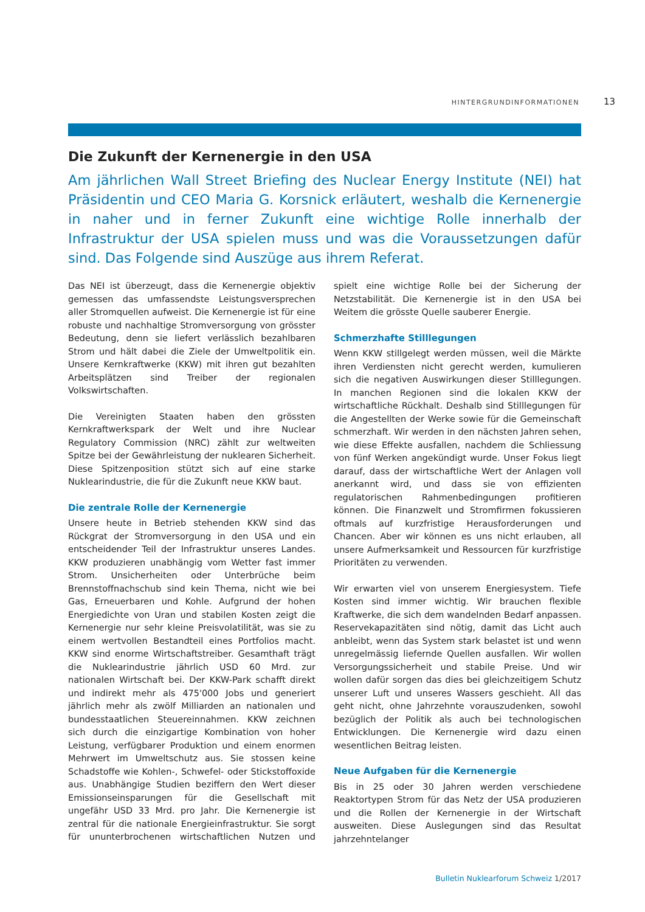HINTERGRUNDINFORMATIONEN 13
Die Zukunft der Kernenergie in den USA
Am jährlichen Wall Street Briefing des Nuclear Energy Institute (NEI) hat Präsidentin und CEO Maria G. Korsnick erläutert, weshalb die Kernenergie in naher und in ferner Zukunft eine wichtige Rolle innerhalb der Infrastruktur der USA spielen muss und was die Voraussetzungen dafür sind. Das Folgende sind Auszüge aus ihrem Referat.
Das NEI ist überzeugt, dass die Kernenergie objektiv gemessen das umfassendste Leistungsversprechen aller Stromquellen aufweist. Die Kernenergie ist für eine robuste und nachhaltige Stromversorgung von grösster Bedeutung, denn sie liefert verlässlich bezahlbaren Strom und hält dabei die Ziele der Umweltpolitik ein. Unsere Kernkraftwerke (KKW) mit ihren gut bezahlten Arbeitsplätzen sind Treiber der regionalen Volkswirtschaften.
Die Vereinigten Staaten haben den grössten Kernkraftwerkspark der Welt und ihre Nuclear Regulatory Commission (NRC) zählt zur weltweiten Spitze bei der Gewährleistung der nuklearen Sicherheit. Diese Spitzenposition stützt sich auf eine starke Nuklearindustrie, die für die Zukunft neue KKW baut.
Die zentrale Rolle der Kernenergie
Unsere heute in Betrieb stehenden KKW sind das Rückgrat der Stromversorgung in den USA und ein entscheidender Teil der Infrastruktur unseres Landes. KKW produzieren unabhängig vom Wetter fast immer Strom. Unsicherheiten oder Unterbrüche beim Brennstoffnachschub sind kein Thema, nicht wie bei Gas, Erneuerbaren und Kohle. Aufgrund der hohen Energiedichte von Uran und stabilen Kosten zeigt die Kernenergie nur sehr kleine Preisvolatilität, was sie zu einem wertvollen Bestandteil eines Portfolios macht. KKW sind enorme Wirtschaftstreiber. Gesamthaft trägt die Nuklearindustrie jährlich USD 60 Mrd. zur nationalen Wirtschaft bei. Der KKW-Park schafft direkt und indirekt mehr als 475'000 Jobs und generiert jährlich mehr als zwölf Milliarden an nationalen und bundesstaatlichen Steuereinnahmen. KKW zeichnen sich durch die einzigartige Kombination von hoher Leistung, verfügbarer Produktion und einem enormen Mehrwert im Umweltschutz aus. Sie stossen keine Schadstoffe wie Kohlen-, Schwefel- oder Stickstoffoxide aus. Unabhängige Studien beziffern den Wert dieser Emissionseinsparungen für die Gesellschaft mit ungefähr USD 33 Mrd. pro Jahr. Die Kernenergie ist zentral für die nationale Energieinfrastruktur. Sie sorgt für ununterbrochenen wirtschaftlichen Nutzen und spielt eine wichtige Rolle bei der Sicherung der Netzstabilität. Die Kernenergie ist in den USA bei Weitem die grösste Quelle sauberer Energie.
Schmerzhafte Stilllegungen
Wenn KKW stillgelegt werden müssen, weil die Märkte ihren Verdiensten nicht gerecht werden, kumulieren sich die negativen Auswirkungen dieser Stilllegungen. In manchen Regionen sind die lokalen KKW der wirtschaftliche Rückhalt. Deshalb sind Stilllegungen für die Angestellten der Werke sowie für die Gemeinschaft schmerzhaft. Wir werden in den nächsten Jahren sehen, wie diese Effekte ausfallen, nachdem die Schliessung von fünf Werken angekündigt wurde. Unser Fokus liegt darauf, dass der wirtschaftliche Wert der Anlagen voll anerkannt wird, und dass sie von effizienten regulatorischen Rahmenbedingungen profitieren können. Die Finanzwelt und Stromfirmen fokussieren oftmals auf kurzfristige Herausforderungen und Chancen. Aber wir können es uns nicht erlauben, all unsere Aufmerksamkeit und Ressourcen für kurzfristige Prioritäten zu verwenden.
Wir erwarten viel von unserem Energiesystem. Tiefe Kosten sind immer wichtig. Wir brauchen flexible Kraftwerke, die sich dem wandelnden Bedarf anpassen. Reservekapazitäten sind nötig, damit das Licht auch anbleibt, wenn das System stark belastet ist und wenn unregelmässig liefernde Quellen ausfallen. Wir wollen Versorgungssicherheit und stabile Preise. Und wir wollen dafür sorgen das dies bei gleichzeitigem Schutz unserer Luft und unseres Wassers geschieht. All das geht nicht, ohne Jahrzehnte vorauszudenken, sowohl bezüglich der Politik als auch bei technologischen Entwicklungen. Die Kernenergie wird dazu einen wesentlichen Beitrag leisten.
Neue Aufgaben für die Kernenergie
Bis in 25 oder 30 Jahren werden verschiedene Reaktortypen Strom für das Netz der USA produzieren und die Rollen der Kernenergie in der Wirtschaft ausweiten. Diese Auslegungen sind das Resultat jahrzehntelanger
Bulletin Nuklearforum Schweiz 1/2017